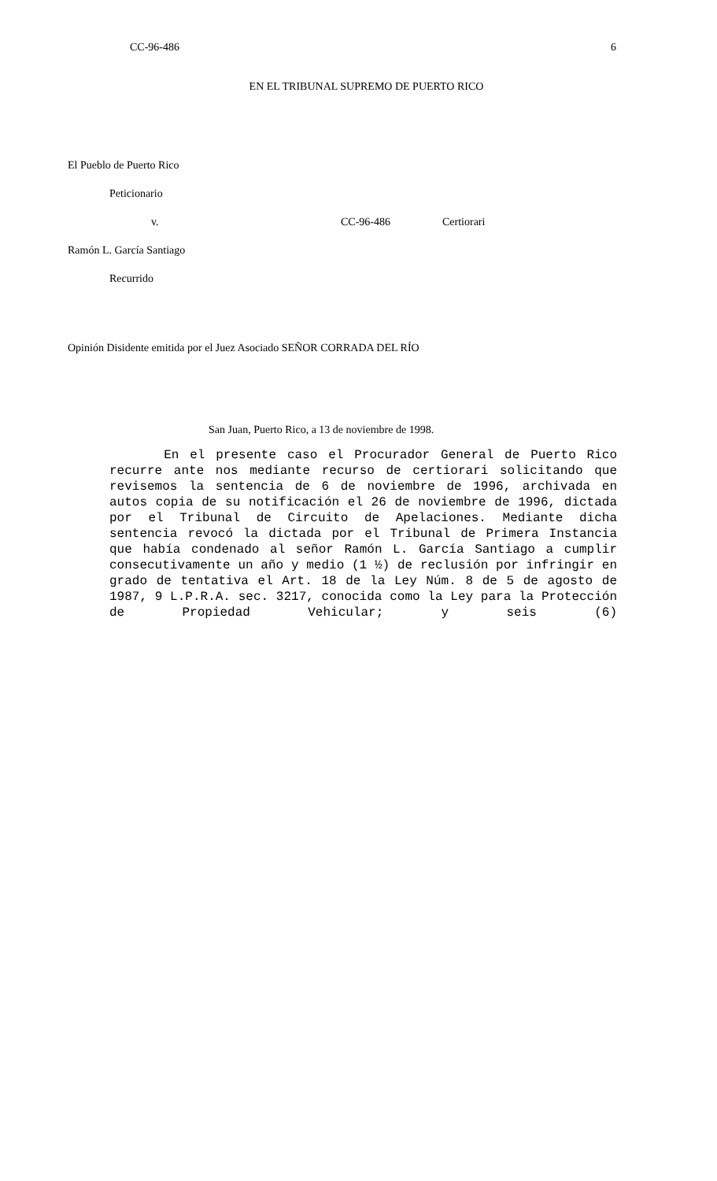CC-96-486 6
EN EL TRIBUNAL SUPREMO DE PUERTO RICO
El Pueblo de Puerto Rico
Peticionario
v. CC-96-486 Certiorari
Ramón L. García Santiago
Recurrido
Opinión Disidente emitida por el Juez Asociado SEÑOR CORRADA DEL RÍO
San Juan, Puerto Rico, a 13 de noviembre de 1998.
En el presente caso el Procurador General de Puerto Rico recurre ante nos mediante recurso de certiorari solicitando que revisemos la sentencia de 6 de noviembre de 1996, archivada en autos copia de su notificación el 26 de noviembre de 1996, dictada por el Tribunal de Circuito de Apelaciones. Mediante dicha sentencia revocó la dictada por el Tribunal de Primera Instancia que había condenado al señor Ramón L. García Santiago a cumplir consecutivamente un año y medio (1 ½) de reclusión por infringir en grado de tentativa el Art. 18 de la Ley Núm. 8 de 5 de agosto de 1987, 9 L.P.R.A. sec. 3217, conocida como la Ley para la Protección de Propiedad Vehicular; y seis (6)